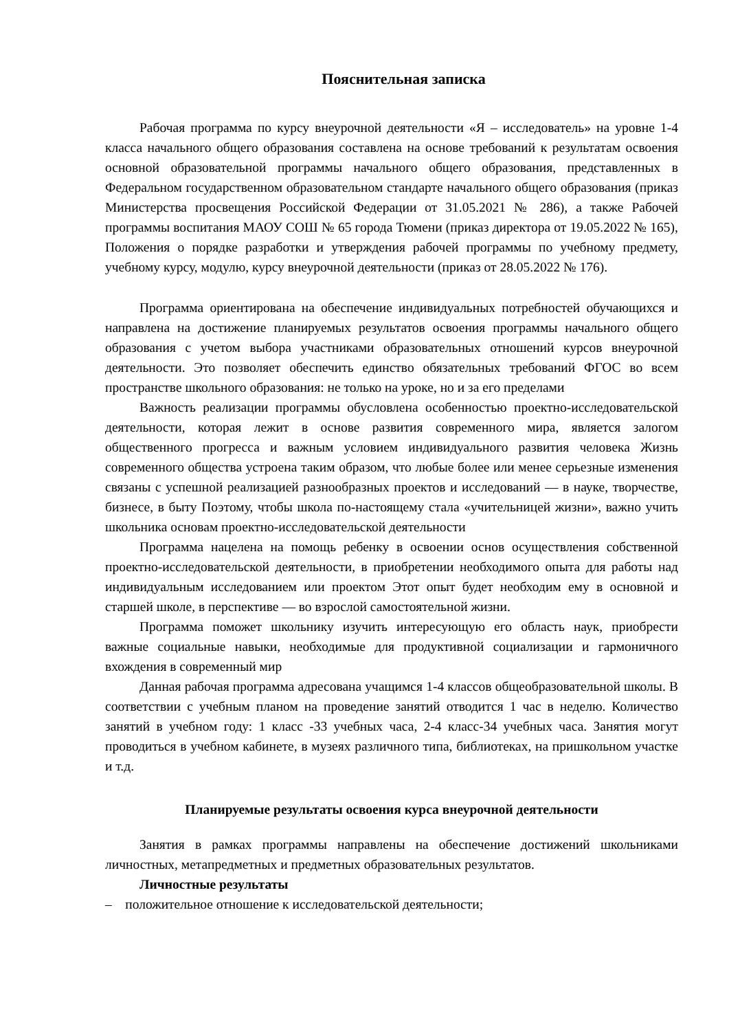Пояснительная записка
Рабочая программа по курсу внеурочной деятельности «Я – исследователь» на уровне 1-4 класса начального общего образования составлена на основе требований к результатам освоения основной образовательной программы начального общего образования, представленных в Федеральном государственном образовательном стандарте начального общего образования (приказ Министерства просвещения Российской Федерации от 31.05.2021 № 286), а также Рабочей программы воспитания МАОУ СОШ № 65 города Тюмени (приказ директора от 19.05.2022 № 165), Положения о порядке разработки и утверждения рабочей программы по учебному предмету, учебному курсу, модулю, курсу внеурочной деятельности (приказ от 28.05.2022 № 176).
Программа ориентирована на обеспечение индивидуальных потребностей обучающихся и направлена на достижение планируемых результатов освоения программы начального общего образования с учетом выбора участниками образовательных отношений курсов внеурочной деятельности. Это позволяет обеспечить единство обязательных требований ФГОС во всем пространстве школьного образования: не только на уроке, но и за его пределами
Важность реализации программы обусловлена особенностью проектно-исследовательской деятельности, которая лежит в основе развития современного мира, является залогом общественного прогресса и важным условием индивидуального развития человека Жизнь современного общества устроена таким образом, что любые более или менее серьезные изменения связаны с успешной реализацией разнообразных проектов и исследований — в науке, творчестве, бизнесе, в быту Поэтому, чтобы школа по-настоящему стала «учительницей жизни», важно учить школьника основам проектно-исследовательской деятельности
Программа нацелена на помощь ребенку в освоении основ осуществления собственной проектно-исследовательской деятельности, в приобретении необходимого опыта для работы над индивидуальным исследованием или проектом Этот опыт будет необходим ему в основной и старшей школе, в перспективе — во взрослой самостоятельной жизни.
Программа поможет школьнику изучить интересующую его область наук, приобрести важные социальные навыки, необходимые для продуктивной социализации и гармоничного вхождения в современный мир
Данная рабочая программа адресована учащимся 1-4 классов общеобразовательной школы. В соответствии с учебным планом на проведение занятий отводится 1 час в неделю. Количество занятий в учебном году: 1 класс -33 учебных часа, 2-4 класс-34 учебных часа. Занятия могут проводиться в учебном кабинете, в музеях различного типа, библиотеках, на пришкольном участке и т.д.
Планируемые результаты освоения курса внеурочной деятельности
Занятия в рамках программы направлены на обеспечение достижений школьниками личностных, метапредметных и предметных образовательных результатов.
Личностные результаты
– положительное отношение к исследовательской деятельности;